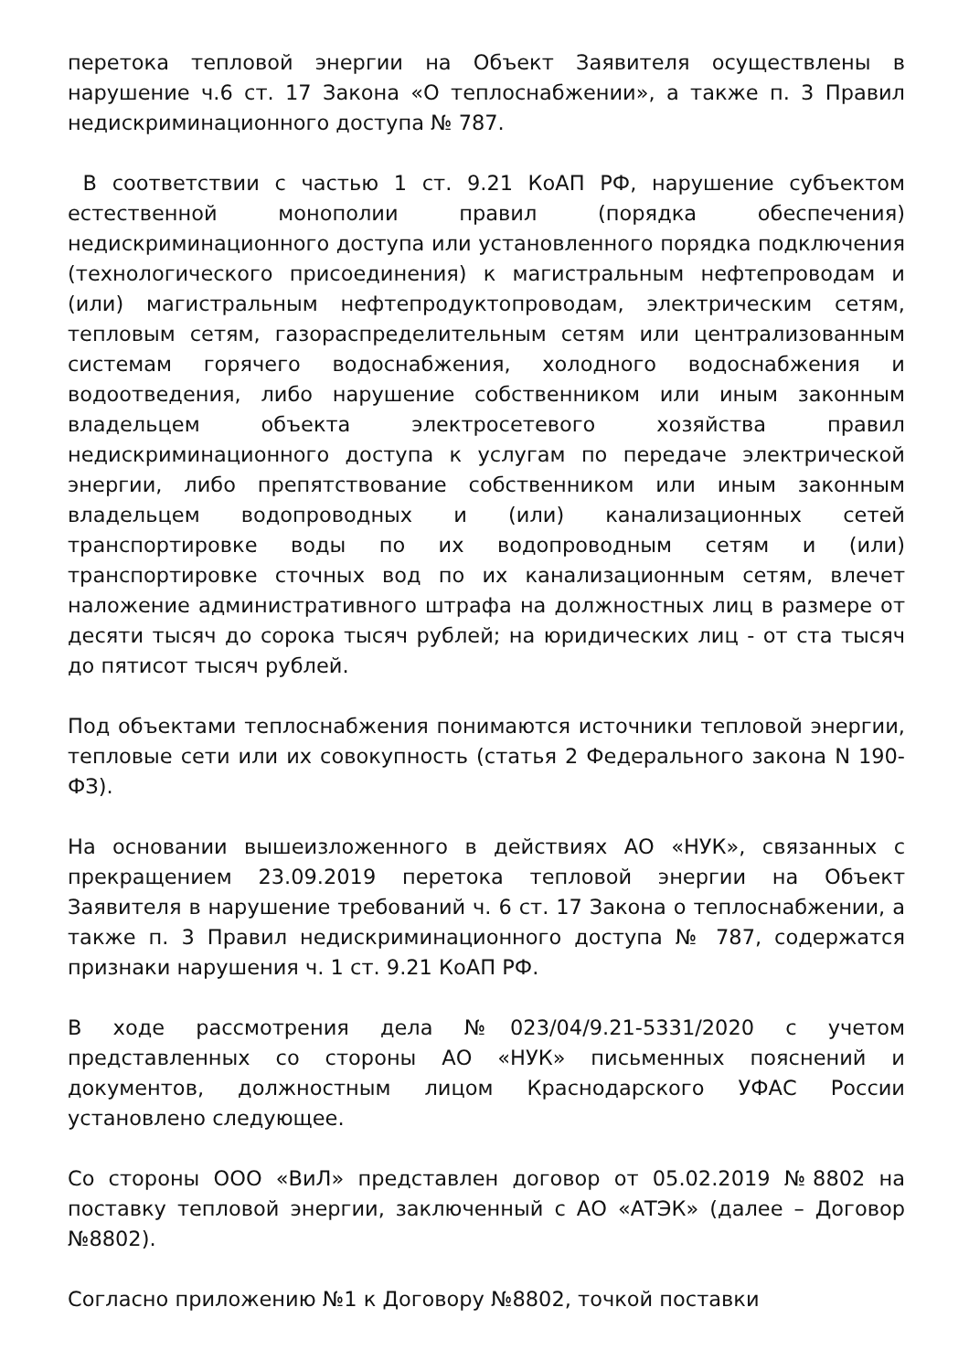перетока тепловой энергии на Объект Заявителя осуществлены в нарушение ч.6 ст. 17 Закона «О теплоснабжении», а также п. 3 Правил недискриминационного доступа № 787.
В соответствии с частью 1 ст. 9.21 КоАП РФ, нарушение субъектом естественной монополии правил (порядка обеспечения) недискриминационного доступа или установленного порядка подключения (технологического присоединения) к магистральным нефтепроводам и (или) магистральным нефтепродуктопроводам, электрическим сетям, тепловым сетям, газораспределительным сетям или централизованным системам горячего водоснабжения, холодного водоснабжения и водоотведения, либо нарушение собственником или иным законным владельцем объекта электросетевого хозяйства правил недискриминационного доступа к услугам по передаче электрической энергии, либо препятствование собственником или иным законным владельцем водопроводных и (или) канализационных сетей транспортировке воды по их водопроводным сетям и (или) транспортировке сточных вод по их канализационным сетям, влечет наложение административного штрафа на должностных лиц в размере от десяти тысяч до сорока тысяч рублей; на юридических лиц - от ста тысяч до пятисот тысяч рублей.
Под объектами теплоснабжения понимаются источники тепловой энергии, тепловые сети или их совокупность (статья 2 Федерального закона N 190-ФЗ).
На основании вышеизложенного в действиях АО «НУК», связанных с прекращением 23.09.2019 перетока тепловой энергии на Объект Заявителя в нарушение требований ч. 6 ст. 17 Закона о теплоснабжении, а также п. 3 Правил недискриминационного доступа № 787, содержатся признаки нарушения ч. 1 ст. 9.21 КоАП РФ.
В ходе рассмотрения дела №023/04/9.21-5331/2020 с учетом представленных со стороны АО «НУК» письменных пояснений и документов, должностным лицом Краснодарского УФАС России установлено следующее.
Со стороны ООО «ВиЛ» представлен договор от 05.02.2019 №8802 на поставку тепловой энергии, заключенный с АО «АТЭК» (далее – Договор №8802).
Согласно приложению №1 к Договору №8802, точкой поставки